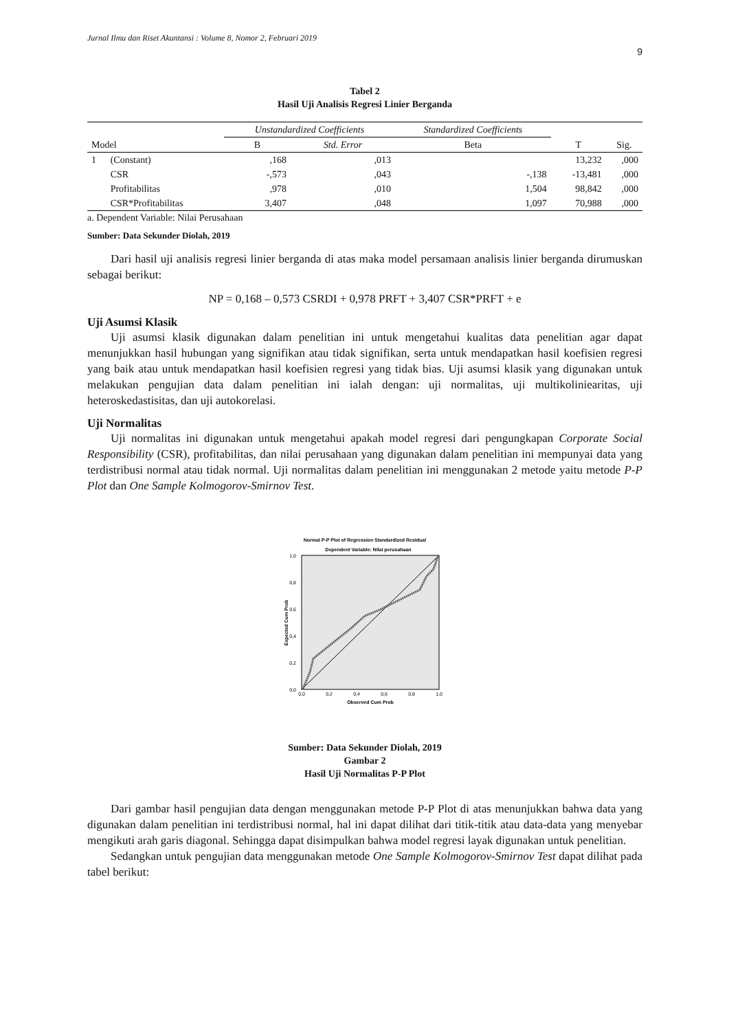Jurnal Ilmu dan Riset Akuntansi : Volume 8, Nomor 2, Februari 2019
9
Tabel 2
Hasil Uji Analisis Regresi Linier Berganda
| | | Unstandardized Coefficients | | Standardized Coefficients | | |
| --- | --- | --- | --- | --- | --- | --- |
| Model | | B | Std. Error | Beta | T | Sig. |
| 1 | (Constant) | ,168 | ,013 | | 13,232 | ,000 |
| | CSR | -,573 | ,043 | -,138 | -13,481 | ,000 |
| | Profitabilitas | ,978 | ,010 | 1,504 | 98,842 | ,000 |
| | CSR*Profitabilitas | 3,407 | ,048 | 1,097 | 70,988 | ,000 |
a. Dependent Variable: Nilai Perusahaan
Sumber: Data Sekunder Diolah, 2019
Dari hasil uji analisis regresi linier berganda di atas maka model persamaan analisis linier berganda dirumuskan sebagai berikut:
NP = 0,168 – 0,573 CSRDI + 0,978 PRFT + 3,407 CSR*PRFT + e
Uji Asumsi Klasik
Uji asumsi klasik digunakan dalam penelitian ini untuk mengetahui kualitas data penelitian agar dapat menunjukkan hasil hubungan yang signifikan atau tidak signifikan, serta untuk mendapatkan hasil koefisien regresi yang baik atau untuk mendapatkan hasil koefisien regresi yang tidak bias. Uji asumsi klasik yang digunakan untuk melakukan pengujian data dalam penelitian ini ialah dengan: uji normalitas, uji multikoliniearitas, uji heteroskedastisitas, dan uji autokorelasi.
Uji Normalitas
Uji normalitas ini digunakan untuk mengetahui apakah model regresi dari pengungkapan Corporate Social Responsibility (CSR), profitabilitas, dan nilai perusahaan yang digunakan dalam penelitian ini mempunyai data yang terdistribusi normal atau tidak normal. Uji normalitas dalam penelitian ini menggunakan 2 metode yaitu metode P-P Plot dan One Sample Kolmogorov-Smirnov Test.
Normal P-P Plot of Regression Standardized Residual
Dependent Variable: Nilai perusahaan
1,0
0,8
0,6
0,4
0,2
0,0
0,0
0,2
0,4
0,6
0,8
1,0
Observed Cum Prob
Expected Cum Prob
Sumber: Data Sekunder Diolah, 2019
Gambar 2
Hasil Uji Normalitas P-P Plot
Dari gambar hasil pengujian data dengan menggunakan metode P-P Plot di atas menunjukkan bahwa data yang digunakan dalam penelitian ini terdistribusi normal, hal ini dapat dilihat dari titik-titik atau data-data yang menyebar mengikuti arah garis diagonal. Sehingga dapat disimpulkan bahwa model regresi layak digunakan untuk penelitian.
Sedangkan untuk pengujian data menggunakan metode One Sample Kolmogorov-Smirnov Test dapat dilihat pada tabel berikut: